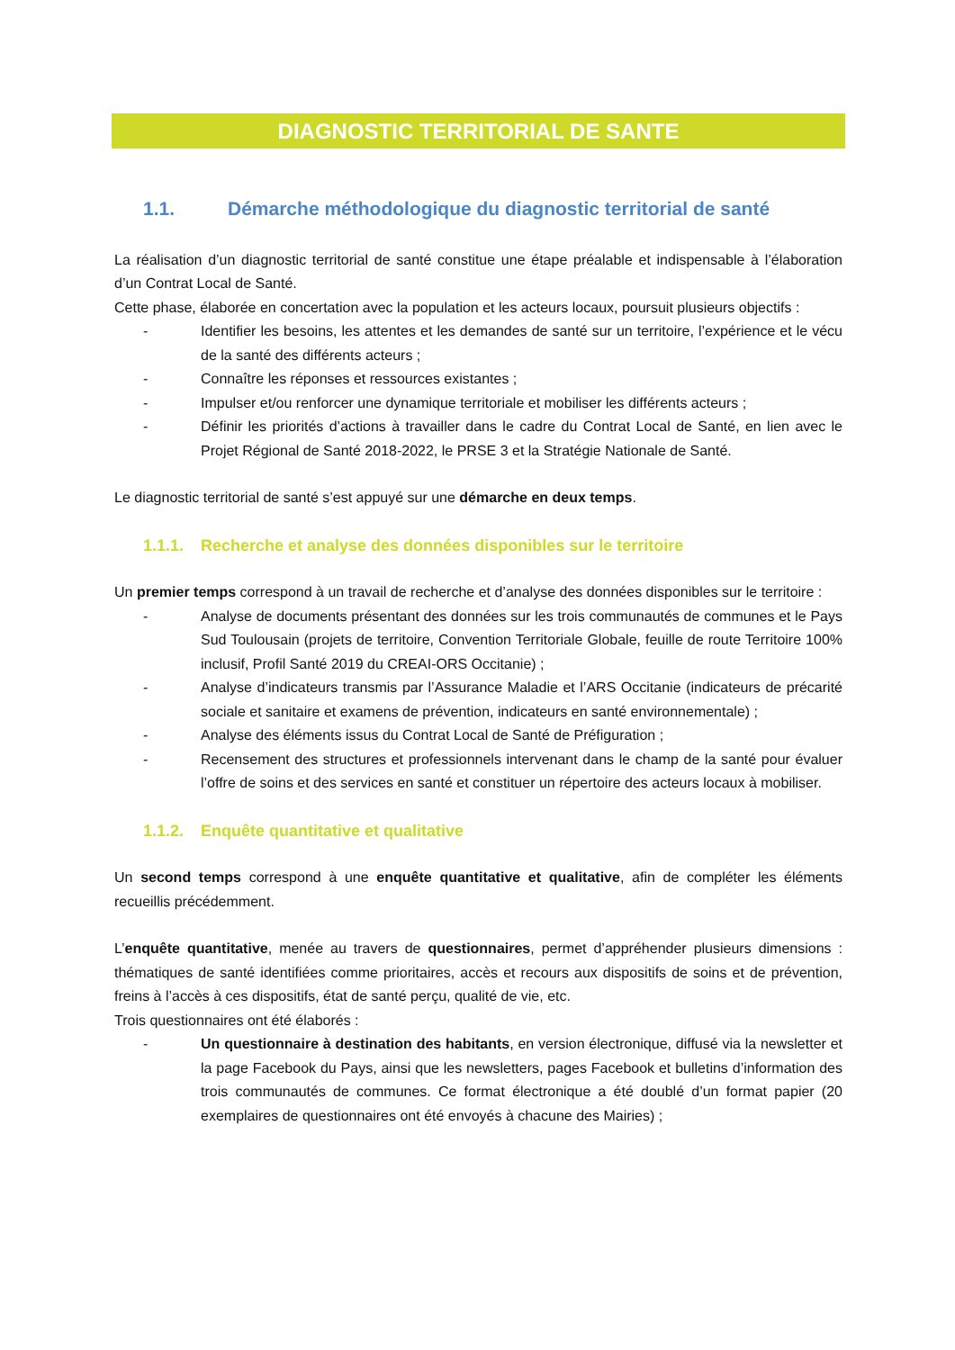DIAGNOSTIC TERRITORIAL DE SANTE
1.1. Démarche méthodologique du diagnostic territorial de santé
La réalisation d’un diagnostic territorial de santé constitue une étape préalable et indispensable à l’élaboration d’un Contrat Local de Santé.
Cette phase, élaborée en concertation avec la population et les acteurs locaux, poursuit plusieurs objectifs :
- Identifier les besoins, les attentes et les demandes de santé sur un territoire, l’expérience et le vécu de la santé des différents acteurs ;
- Connaître les réponses et ressources existantes ;
- Impulser et/ou renforcer une dynamique territoriale et mobiliser les différents acteurs ;
- Définir les priorités d’actions à travailler dans le cadre du Contrat Local de Santé, en lien avec le Projet Régional de Santé 2018-2022, le PRSE 3 et la Stratégie Nationale de Santé.
Le diagnostic territorial de santé s’est appuyé sur une démarche en deux temps.
1.1.1. Recherche et analyse des données disponibles sur le territoire
Un premier temps correspond à un travail de recherche et d’analyse des données disponibles sur le territoire :
- Analyse de documents présentant des données sur les trois communautés de communes et le Pays Sud Toulousain (projets de territoire, Convention Territoriale Globale, feuille de route Territoire 100% inclusif, Profil Santé 2019 du CREAI-ORS Occitanie) ;
- Analyse d’indicateurs transmis par l’Assurance Maladie et l’ARS Occitanie (indicateurs de précarité sociale et sanitaire et examens de prévention, indicateurs en santé environnementale) ;
- Analyse des éléments issus du Contrat Local de Santé de Préfiguration ;
- Recensement des structures et professionnels intervenant dans le champ de la santé pour évaluer l’offre de soins et des services en santé et constituer un répertoire des acteurs locaux à mobiliser.
1.1.2. Enquête quantitative et qualitative
Un second temps correspond à une enquête quantitative et qualitative, afin de compléter les éléments recueillis précédemment.
L’enquête quantitative, menée au travers de questionnaires, permet d’appréhender plusieurs dimensions : thématiques de santé identifiées comme prioritaires, accès et recours aux dispositifs de soins et de prévention, freins à l’accès à ces dispositifs, état de santé perçu, qualité de vie, etc.
Trois questionnaires ont été élaborés :
- Un questionnaire à destination des habitants, en version électronique, diffusé via la newsletter et la page Facebook du Pays, ainsi que les newsletters, pages Facebook et bulletins d’information des trois communautés de communes. Ce format électronique a été doublé d’un format papier (20 exemplaires de questionnaires ont été envoyés à chacune des Mairies) ;